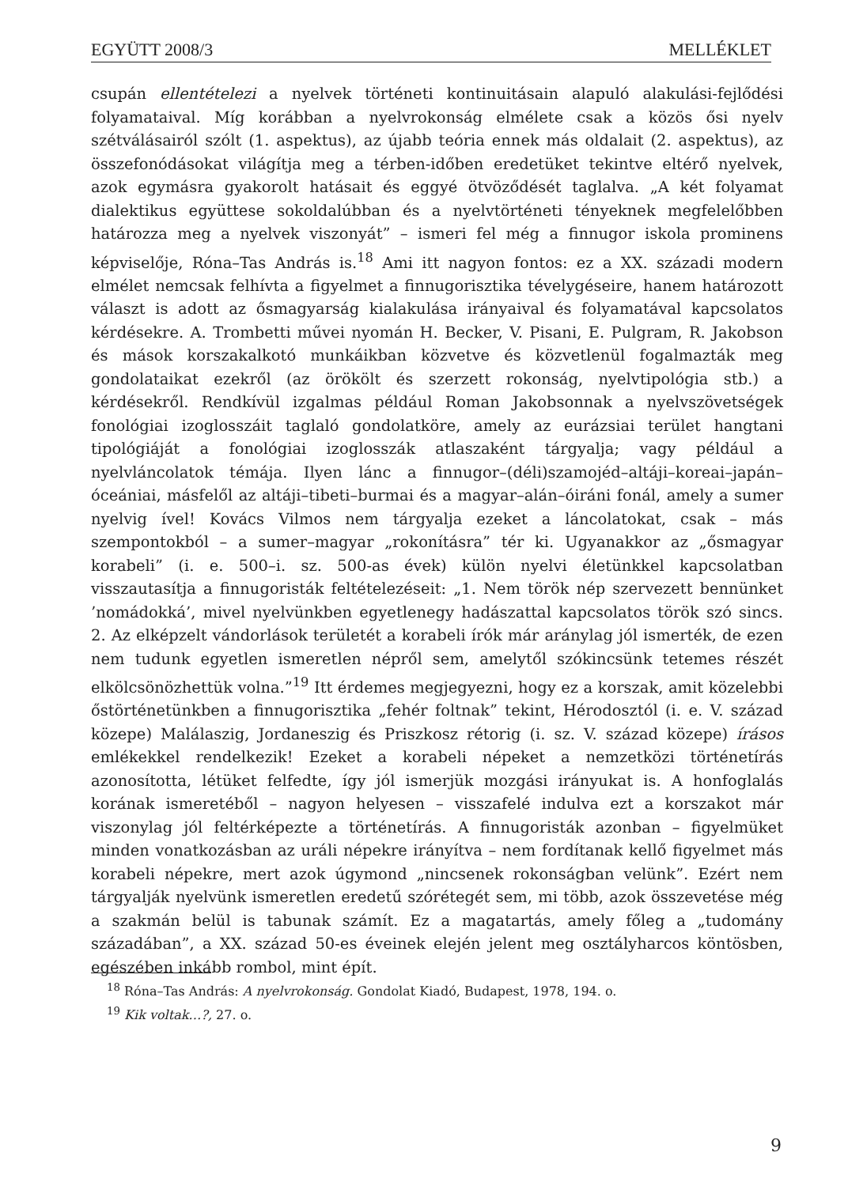EGYÜTT 2008/3 MELLÉKLET
csupán ellentételezi a nyelvek történeti kontinuitásain alapuló alakulási-fejlődési folyamataival. Míg korábban a nyelvrokonság elmélete csak a közös ősi nyelv szétválásairól szólt (1. aspektus), az újabb teória ennek más oldalait (2. aspektus), az összefonódásokat világítja meg a térben-időben eredetüket tekintve eltérő nyelvek, azok egymásra gyakorolt hatásait és eggyé ötvöződését taglalva. „A két folyamat dialektikus együttese sokoldalúbban és a nyelvtörténeti tényeknek megfelelőbben határozza meg a nyelvek viszonyát” – ismeri fel még a finnugor iskola prominens képviselője, Róna–Tas András is.<sup>18</sup> Ami itt nagyon fontos: ez a XX. századi modern elmélet nemcsak felhívta a figyelmet a finnugorisztika tévelygéseire, hanem határozott választ is adott az ősmagyarság kialakulása irányaival és folyamatával kapcsolatos kérdésekre. A. Trombetti művei nyomán H. Becker, V. Pisani, E. Pulgram, R. Jakobson és mások korszakalkotó munkáikban közvetve és közvetlenül fogalmazták meg gondolataikat ezekről (az örökölt és szerzett rokonság, nyelvtipológia stb.) a kérdésekről. Rendkívül izgalmas például Roman Jakobsonnak a nyelvszövetségek fonológiai izoglosszáit taglaló gondolatköre, amely az eurázsiai terület hangtani tipológiáját a fonológiai izoglosszák atlaszaként tárgyalja; vagy például a nyelvláncolatok témája. Ilyen lánc a finnugor–(déli)szamojéd–altáji–koreai–japán–óceániai, másfelől az altáji–tibeti–burmai és a magyar–alán–óiráni fonál, amely a sumer nyelvig ível! Kovács Vilmos nem tárgyalja ezeket a láncolatokat, csak – más szempontokból – a sumer–magyar „rokonításra” tér ki. Ugyanakkor az „ősmagyar korabeli” (i. e. 500–i. sz. 500-as évek) külön nyelvi életünkkel kapcsolatban visszautasítja a finnugoristák feltételezéseit: „1. Nem török nép szervezett bennünket ’nomádokká’, mivel nyelvünkben egyetlenegy hadászattal kapcsolatos török szó sincs. 2. Az elképzelt vándorlások területét a korabeli írók már aránylag jól ismerték, de ezen nem tudunk egyetlen ismeretlen népről sem, amelytől szókincsünk tetemes részét elkölcsönözhettük volna.”<sup>19</sup> Itt érdemes megjegyezni, hogy ez a korszak, amit közelebbi őstörténetünkben a finnugorisztika „fehér foltnak” tekint, Hérodosztól (i. e. V. század közepe) Malálaszig, Jordaneszig és Priszkosz rétorig (i. sz. V. század közepe) írásos emlékekkel rendelkezik! Ezeket a korabeli népeket a nemzetközi történetírás azonosította, létüket felfedte, így jól ismerjük mozgási irányukat is. A honfoglalás korának ismeretéből – nagyon helyesen – visszafelé indulva ezt a korszakot már viszonylag jól feltérképezte a történetírás. A finnugoristák azonban – figyelmüket minden vonatkozásban az uráli népekre irányítva – nem fordítanak kellő figyelmet más korabeli népekre, mert azok úgymond „nincsenek rokonságban velünk”. Ezért nem tárgyalják nyelvünk ismeretlen eredetű szórétegét sem, mi több, azok összevetése még a szakmán belül is tabunak számít. Ez a magatartás, amely főleg a „tudomány századában”, a XX. század 50-es éveinek elején jelent meg osztályharcos köntösben, egészében inkább rombol, mint épít.
<sup>18</sup> Róna–Tas András: A nyelvrokonság. Gondolat Kiadó, Budapest, 1978, 194. o.
<sup>19</sup> Kik voltak…?, 27. o.
9